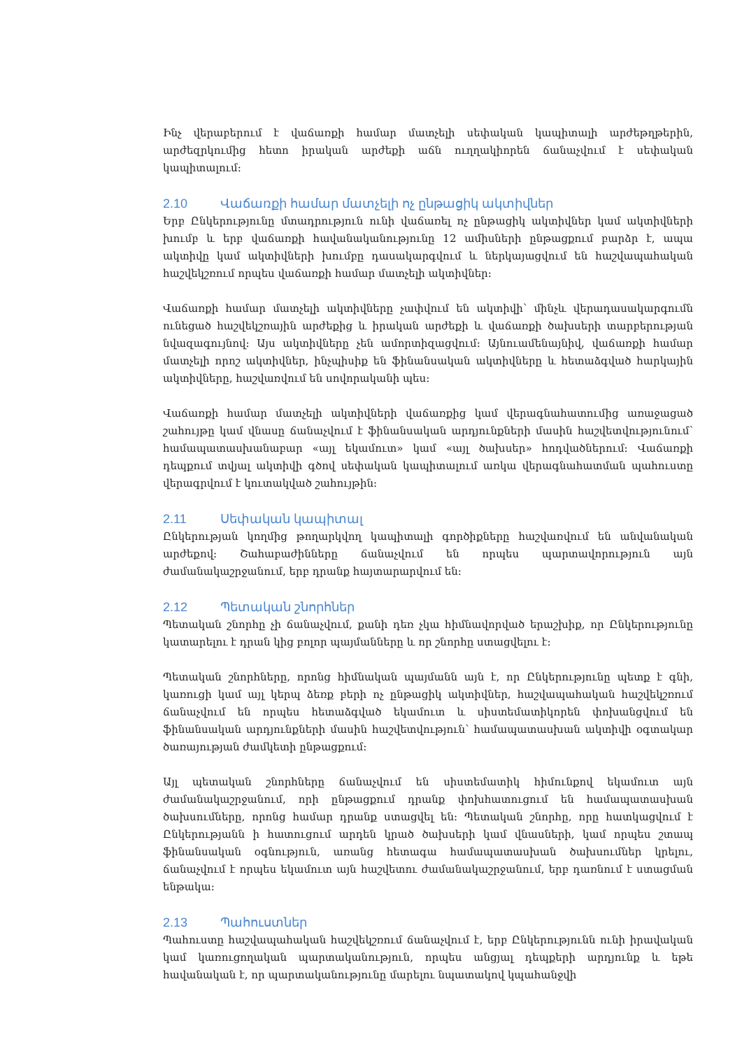Ինչ վերաբերում է վաճառքի համար մատչելի սեփական կապիտալի արժեթղթերին, արժեզրկումից հետո իրական արժեքի աճն ուղղակիորեն ճանաչվում է սեփական կապիտալում:
2.10 Վաճառքի համար մատչելի ոչ ընթացիկ ակտիվներ
Երբ Ընկերությունը մտադրություն ունի վաճառել ոչ ընթացիկ ակտիվներ կամ ակտիվների խումբ և երբ վաճառքի հավանականությունը 12 ամիսների ընթացքում բարձր է, ապա ակտիվը կամ ակտիվների խումբը դասակարգվում և ներկայացվում են հաշվապահական հաշվեկշռում որպես վաճառքի համար մատչելի ակտիվներ:
Վաճառքի համար մատչելի ակտիվները չափվում են ակտիվի՝ մինչև վերադասակարգումն ունեցած հաշվեկշռային արժեքից և իրական արժեքի և վաճառքի ծախսերի տարբերության նվազագույնով: Այս ակտիվները չեն ամորտիզացվում: Այնուամենայնիվ, վաճառքի համար մատչելի որոշ ակտիվներ, ինչպիսիք են ֆինանսական ակտիվները և հետաձգված հարկային ակտիվները, հաշվառվում են սովորականի պես:
Վաճառքի համար մատչելի ակտիվների վաճառքից կամ վերագնահատումից առաջացած շահույթը կամ վնասը ճանաչվում է ֆինանսական արդյունքների մասին հաշվետվությունում՝ համապատասխանաբար «այլ եկամուտ» կամ «այլ ծախսեր» հոդվածներում: Վաճառքի դեպքում տվյալ ակտիվի գծով սեփական կապիտալում առկա վերագնահատման պահուստը վերագրվում է կուտակված շահույթին:
2.11 Սեփական կապիտալ
Ընկերության կողմից թողարկվող կապիտալի գործիքները հաշվառվում են անվանական արժեքով: Շահաբաժինները ճանաչվում են որպես պարտավորություն այն ժամանակաշրջանում, երբ դրանք հայտարարվում են:
2.12 Պետական շնորհներ
Պետական շնորհը չի ճանաչվում, քանի դեռ չկա հիմնավորված երաշխիք, որ Ընկերությունը կատարելու է դրան կից բոլոր պայմանները և որ շնորհը ստացվելու է:
Պետական շնորհները, որոնց հիմնական պայմանն այն է, որ Ընկերությունը պետք է գնի, կառուցի կամ այլ կերպ ձեռք բերի ոչ ընթացիկ ակտիվներ, հաշվապահական հաշվեկշռում ճանաչվում են որպես հետաձգված եկամուտ և սիստեմատիկորեն փոխանցվում են ֆինանսական արդյունքների մասին հաշվետվություն՝ համապատասխան ակտիվի օգտակար ծառայության ժամկետի ընթացքում:
Այլ պետական շնորհները ճանաչվում են սիստեմատիկ հիմունքով եկամուտ այն ժամանակաշրջանում, որի ընթացքում դրանք փոխհատուցում են համապատասխան ծախսումները, որոնց համար դրանք ստացվել են: Պետական շնորհը, որը հատկացվում է Ընկերությանն ի հատուցում արդեն կրած ծախսերի կամ վնասների, կամ որպես շտապ ֆինանսական օգնություն, առանց հետագա համապատասխան ծախսումներ կրելու, ճանաչվում է որպես եկամուտ այն հաշվետու ժամանակաշրջանում, երբ դառնում է ստացման ենթակա:
2.13 Պահուստներ
Պահուստը հաշվապահական հաշվեկշռում ճանաչվում է, երբ Ընկերությունն ունի իրավական կամ կառուցողական պարտականություն, որպես անցյալ դեպքերի արդյունք և եթե հավանական է, որ պարտականությունը մարելու նպատակով կպահանջվի